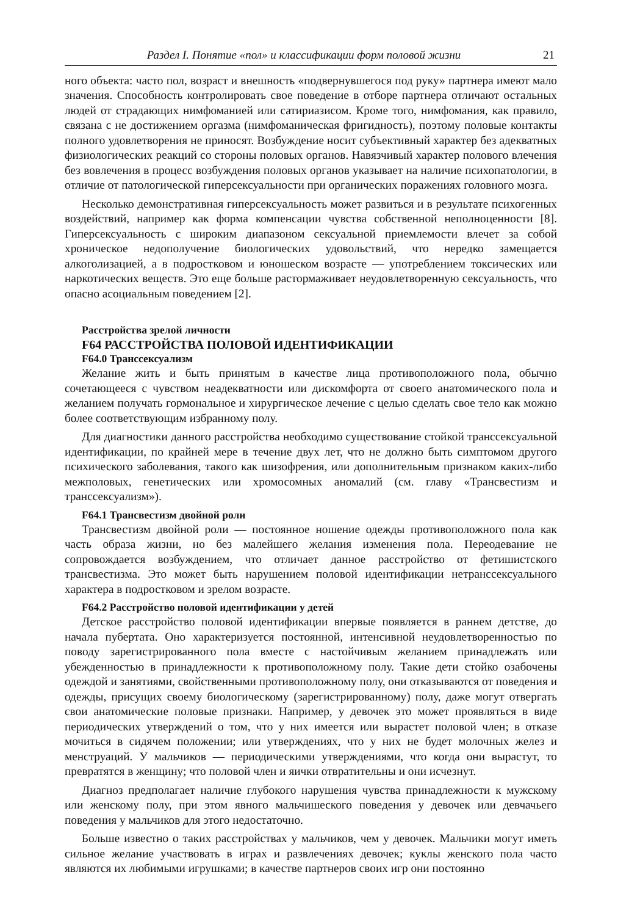Раздел I. Понятие «пол» и классификации форм половой жизни 21
ного объекта: часто пол, возраст и внешность «подвернувшегося под руку» партнера имеют мало значения. Способность контролировать свое поведение в отборе партнера отличают остальных людей от страдающих нимфоманией или сатириазисом. Кроме того, нимфомания, как правило, связана с не достижением оргазма (нимфоманическая фригидность), поэтому половые контакты полного удовлетворения не приносят. Возбуждение носит субъективный характер без адекватных физиологических реакций со стороны половых органов. Навязчивый характер полового влечения без вовлечения в процесс возбуждения половых органов указывает на наличие психопатологии, в отличие от патологической гиперсексуальности при органических поражениях головного мозга.
Несколько демонстративная гиперсексуальность может развиться и в результате психогенных воздействий, например как форма компенсации чувства собственной неполноценности [8]. Гиперсексуальность с широким диапазоном сексуальной приемлемости влечет за собой хроническое недополучение биологических удовольствий, что нередко замещается алкоголизацией, а в подростковом и юношеском возрасте — употреблением токсических или наркотических веществ. Это еще больше растормаживает неудовлетворенную сексуальность, что опасно асоциальным поведением [2].
Расстройства зрелой личности
F64 РАССТРОЙСТВА ПОЛОВОЙ ИДЕНТИФИКАЦИИ
F64.0 Транссексуализм
Желание жить и быть принятым в качестве лица противоположного пола, обычно сочетающееся с чувством неадекватности или дискомфорта от своего анатомического пола и желанием получать гормональное и хирургическое лечение с целью сделать свое тело как можно более соответствующим избранному полу.
Для диагностики данного расстройства необходимо существование стойкой транссексуальной идентификации, по крайней мере в течение двух лет, что не должно быть симптомом другого психического заболевания, такого как шизофрения, или дополнительным признаком каких-либо межполовых, генетических или хромосомных аномалий (см. главу «Трансвестизм и транссексуализм»).
F64.1 Трансвестизм двойной роли
Трансвестизм двойной роли — постоянное ношение одежды противоположного пола как часть образа жизни, но без малейшего желания изменения пола. Переодевание не сопровождается возбуждением, что отличает данное расстройство от фетишистского трансвестизма. Это может быть нарушением половой идентификации нетранссексуального характера в подростковом и зрелом возрасте.
F64.2 Расстройство половой идентификации у детей
Детское расстройство половой идентификации впервые появляется в раннем детстве, до начала пубертата. Оно характеризуется постоянной, интенсивной неудовлетворенностью по поводу зарегистрированного пола вместе с настойчивым желанием принадлежать или убежденностью в принадлежности к противоположному полу. Такие дети стойко озабочены одеждой и занятиями, свойственными противоположному полу, они отказываются от поведения и одежды, присущих своему биологическому (зарегистрированному) полу, даже могут отвергать свои анатомические половые признаки. Например, у девочек это может проявляться в виде периодических утверждений о том, что у них имеется или вырастет половой член; в отказе мочиться в сидячем положении; или утверждениях, что у них не будет молочных желез и менструаций. У мальчиков — периодическими утверждениями, что когда они вырастут, то превратятся в женщину; что половой член и яички отвратительны и они исчезнут.
Диагноз предполагает наличие глубокого нарушения чувства принадлежности к мужскому или женскому полу, при этом явного мальчишеского поведения у девочек или девчачьего поведения у мальчиков для этого недостаточно.
Больше известно о таких расстройствах у мальчиков, чем у девочек. Мальчики могут иметь сильное желание участвовать в играх и развлечениях девочек; куклы женского пола часто являются их любимыми игрушками; в качестве партнеров своих игр они постоянно